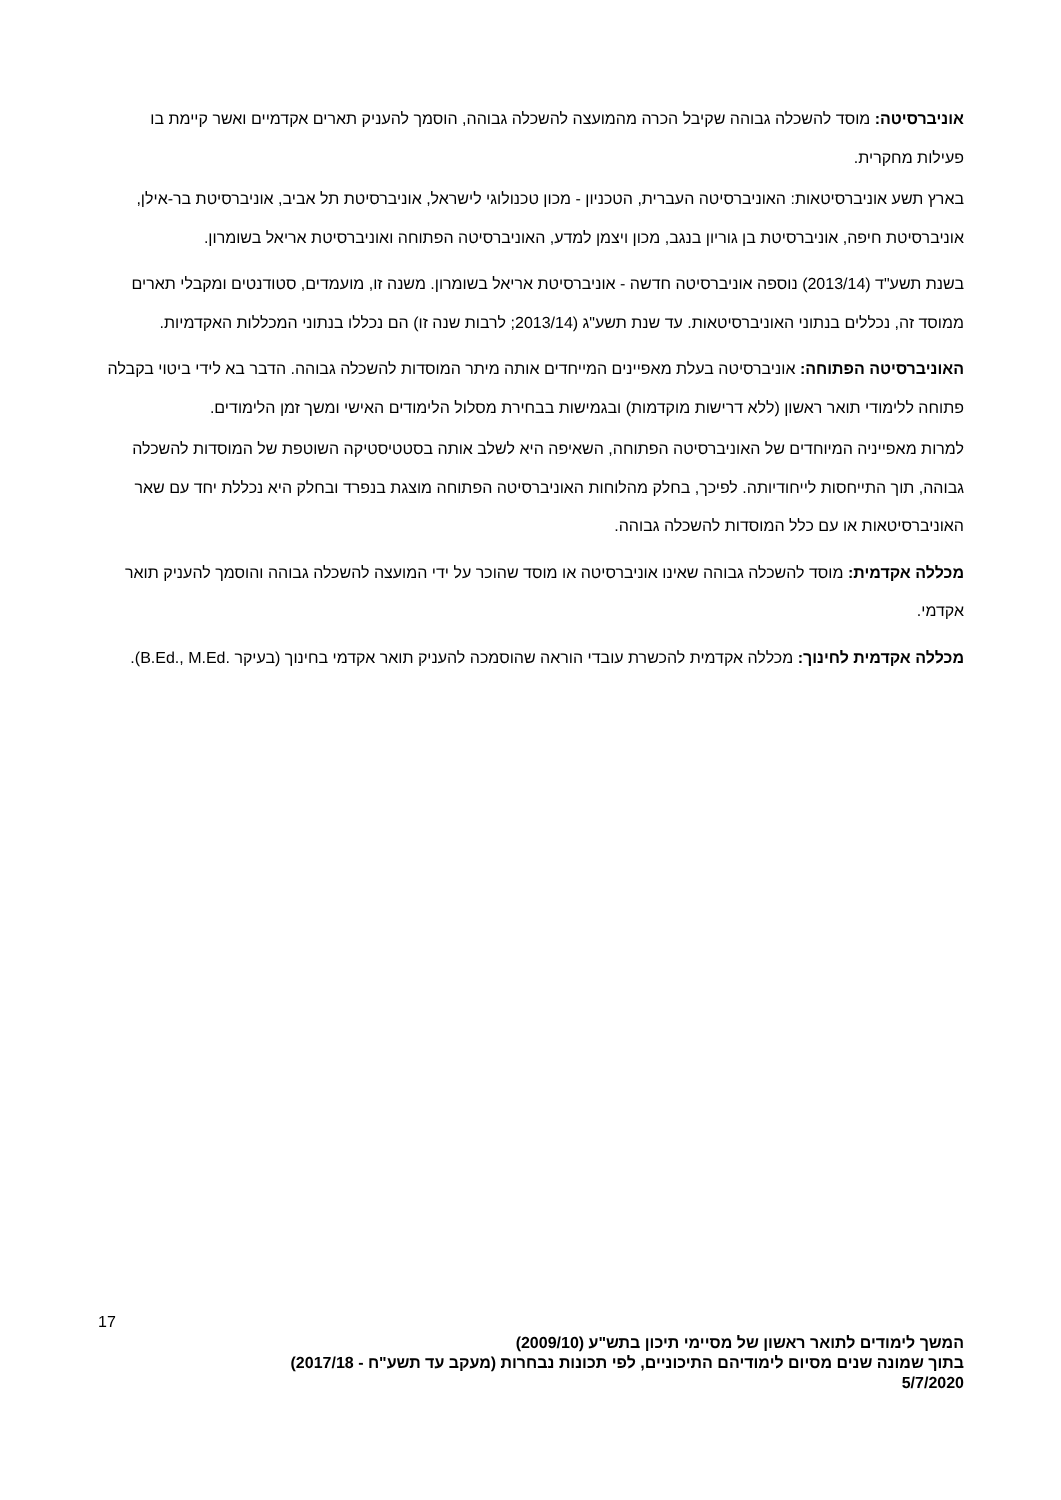אוניברסיטה: מוסד להשכלה גבוהה שקיבל הכרה מהמועצה להשכלה גבוהה, הוסמך להעניק תארים אקדמיים ואשר קיימת בו פעילות מחקרית.
בארץ תשע אוניברסיטאות: האוניברסיטה העברית, הטכניון - מכון טכנולוגי לישראל, אוניברסיטת תל אביב, אוניברסיטת בר-אילן, אוניברסיטת חיפה, אוניברסיטת בן גוריון בנגב, מכון ויצמן למדע, האוניברסיטה הפתוחה ואוניברסיטת אריאל בשומרון.
בשנת תשע"ד (2013/14) נוספה אוניברסיטה חדשה - אוניברסיטת אריאל בשומרון. משנה זו, מועמדים, סטודנטים ומקבלי תארים ממוסד זה, נכללים בנתוני האוניברסיטאות. עד שנת תשע"ג (2013/14; לרבות שנה זו) הם נכללו בנתוני המכללות האקדמיות.
האוניברסיטה הפתוחה: אוניברסיטה בעלת מאפיינים המייחדים אותה מיתר המוסדות להשכלה גבוהה. הדבר בא לידי ביטוי בקבלה פתוחה ללימודי תואר ראשון (ללא דרישות מוקדמות) ובגמישות בבחירת מסלול הלימודים האישי ומשך זמן הלימודים.
למרות מאפייניה המיוחדים של האוניברסיטה הפתוחה, השאיפה היא לשלב אותה בסטטיסטיקה השוטפת של המוסדות להשכלה גבוהה, תוך התייחסות לייחודיותה. לפיכך, בחלק מהלוחות האוניברסיטה הפתוחה מוצגת בנפרד ובחלק היא נכללת יחד עם שאר האוניברסיטאות או עם כלל המוסדות להשכלה גבוהה.
מכללה אקדמית: מוסד להשכלה גבוהה שאינו אוניברסיטה או מוסד שהוכר על ידי המועצה להשכלה גבוהה והוסמך להעניק תואר אקדמי.
מכללה אקדמית לחינוך: מכללה אקדמית להכשרת עובדי הוראה שהוסמכה להעניק תואר אקדמי בחינוך (בעיקר ‎B.Ed., M.Ed.‎).
17
המשך לימודים לתואר ראשון של מסיימי תיכון בתש"ע (2009/10)
בתוך שמונה שנים מסיום לימודיהם התיכוניים, לפי תכונות נבחרות (מעקב עד תשע"ח - 2017/18)
5/7/2020